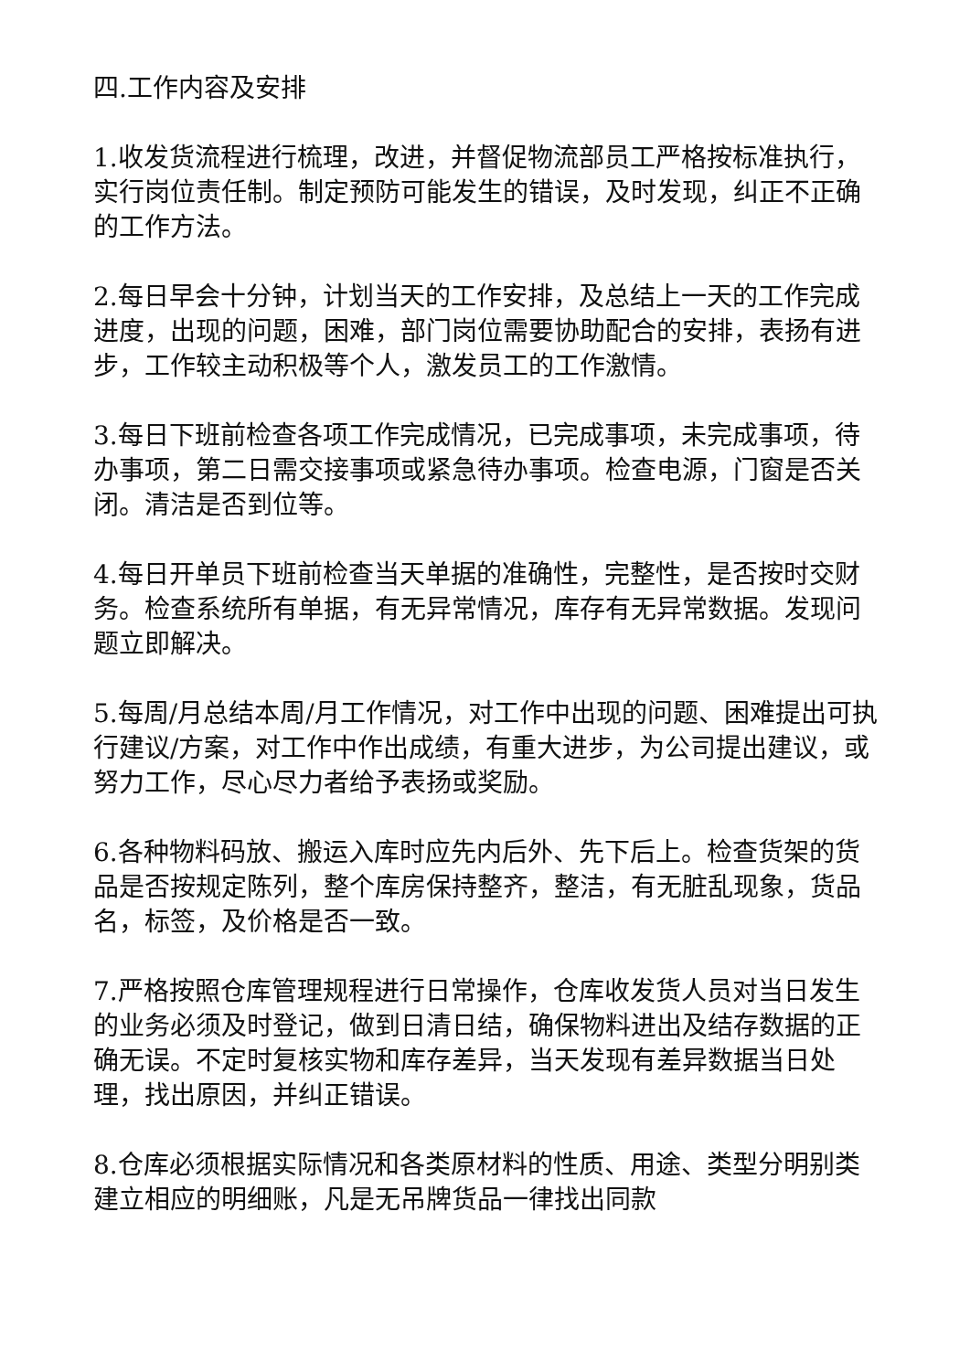四.工作内容及安排
1.收发货流程进行梳理，改进，并督促物流部员工严格按标准执行，实行岗位责任制。制定预防可能发生的错误，及时发现，纠正不正确的工作方法。
2.每日早会十分钟，计划当天的工作安排，及总结上一天的工作完成进度，出现的问题，困难，部门岗位需要协助配合的安排，表扬有进步，工作较主动积极等个人，激发员工的工作激情。
3.每日下班前检查各项工作完成情况，已完成事项，未完成事项，待办事项，第二日需交接事项或紧急待办事项。检查电源，门窗是否关闭。清洁是否到位等。
4.每日开单员下班前检查当天单据的准确性，完整性，是否按时交财务。检查系统所有单据，有无异常情况，库存有无异常数据。发现问题立即解决。
5.每周/月总结本周/月工作情况，对工作中出现的问题、困难提出可执行建议/方案，对工作中作出成绩，有重大进步，为公司提出建议，或努力工作，尽心尽力者给予表扬或奖励。
6.各种物料码放、搬运入库时应先内后外、先下后上。检查货架的货品是否按规定陈列，整个库房保持整齐，整洁，有无脏乱现象，货品名，标签，及价格是否一致。
7.严格按照仓库管理规程进行日常操作，仓库收发货人员对当日发生的业务必须及时登记，做到日清日结，确保物料进出及结存数据的正确无误。不定时复核实物和库存差异，当天发现有差异数据当日处理，找出原因，并纠正错误。
8.仓库必须根据实际情况和各类原材料的性质、用途、类型分明别类建立相应的明细账，凡是无吊牌货品一律找出同款